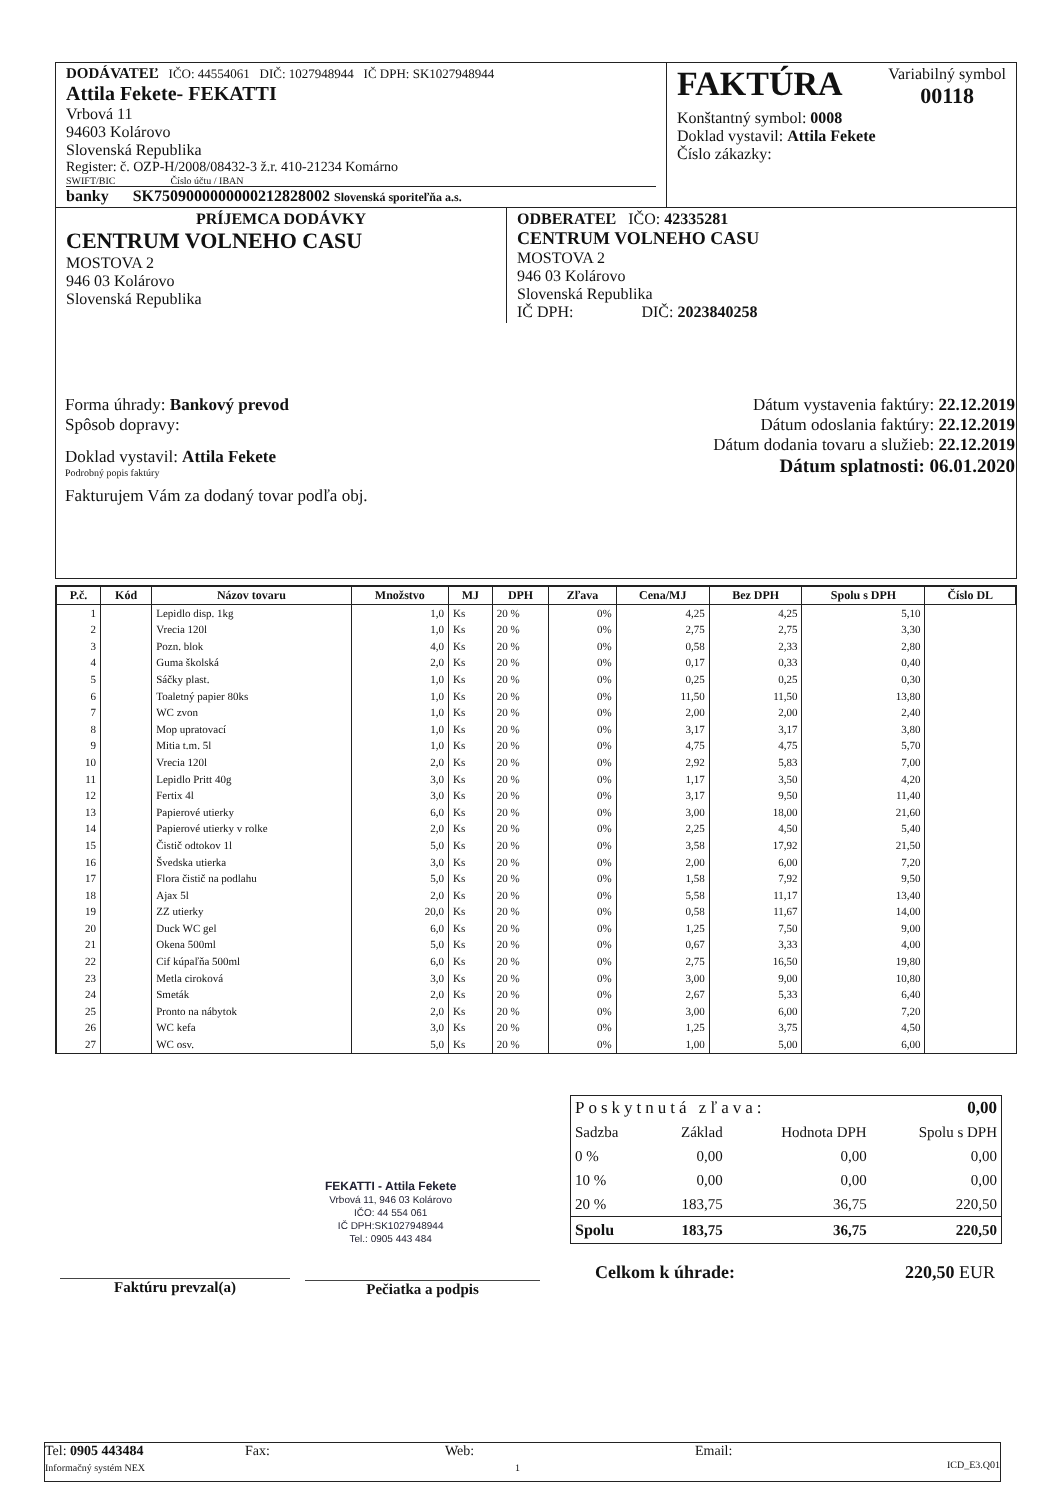DODÁVATEĽ IČO: 44554061 DIČ: 1027948944 IČ DPH: SK1027948944
Attila Fekete- FEKATTI
Vrbová 11
94603 Kolárovo
Slovenská Republika
Register: č. OZP-H/2008/08432-3 ž.r. 410-21234 Komárno
SWIFT/BIC Číslo účtu / IBAN
banky SK7509000000000212828002 Slovenská sporiteľňa a.s.
FAKTÚRA Variabilný symbol
00118
Konštantný symbol: 0008
Doklad vystavil: Attila Fekete
Číslo zákazky:
PRÍJEMCA DODÁVKY
CENTRUM VOLNEHO CASU
MOSTOVA 2
946 03 Kolárovo
Slovenská Republika
ODBERATEĽ IČO: 42335281
CENTRUM VOLNEHO CASU
MOSTOVA 2
946 03 Kolárovo
Slovenská Republika
IČ DPH: DIČ: 2023840258
Forma úhrady: Bankový prevod
Spôsob dopravy:
Doklad vystavil: Attila Fekete
Podrobný popis faktúry
Fakturujem Vám za dodaný tovar podľa obj.
Dátum vystavenia faktúry: 22.12.2019
Dátum odoslania faktúry: 22.12.2019
Dátum dodania tovaru a služieb: 22.12.2019
Dátum splatnosti: 06.01.2020
| P.č. | Kód | Názov tovaru | Množstvo | MJ | DPH | Zľava | Cena/MJ | Bez DPH | Spolu s DPH | Číslo DL |
| --- | --- | --- | --- | --- | --- | --- | --- | --- | --- | --- |
| 1 | | Lepidlo disp. 1kg | 1,0 | Ks | 20 % | 0% | 4,25 | 4,25 | 5,10 | |
| 2 | | Vrecia 120l | 1,0 | Ks | 20 % | 0% | 2,75 | 2,75 | 3,30 | |
| 3 | | Pozn. blok | 4,0 | Ks | 20 % | 0% | 0,58 | 2,33 | 2,80 | |
| 4 | | Guma školská | 2,0 | Ks | 20 % | 0% | 0,17 | 0,33 | 0,40 | |
| 5 | | Sáčky plast. | 1,0 | Ks | 20 % | 0% | 0,25 | 0,25 | 0,30 | |
| 6 | | Toaletný papier 80ks | 1,0 | Ks | 20 % | 0% | 11,50 | 11,50 | 13,80 | |
| 7 | | WC zvon | 1,0 | Ks | 20 % | 0% | 2,00 | 2,00 | 2,40 | |
| 8 | | Mop upratovací | 1,0 | Ks | 20 % | 0% | 3,17 | 3,17 | 3,80 | |
| 9 | | Mitia t.m. 5l | 1,0 | Ks | 20 % | 0% | 4,75 | 4,75 | 5,70 | |
| 10 | | Vrecia 120l | 2,0 | Ks | 20 % | 0% | 2,92 | 5,83 | 7,00 | |
| 11 | | Lepidlo Pritt 40g | 3,0 | Ks | 20 % | 0% | 1,17 | 3,50 | 4,20 | |
| 12 | | Fertix 4l | 3,0 | Ks | 20 % | 0% | 3,17 | 9,50 | 11,40 | |
| 13 | | Papierové utierky | 6,0 | Ks | 20 % | 0% | 3,00 | 18,00 | 21,60 | |
| 14 | | Papierové utierky v rolke | 2,0 | Ks | 20 % | 0% | 2,25 | 4,50 | 5,40 | |
| 15 | | Čistič odtokov 1l | 5,0 | Ks | 20 % | 0% | 3,58 | 17,92 | 21,50 | |
| 16 | | Švedska utierka | 3,0 | Ks | 20 % | 0% | 2,00 | 6,00 | 7,20 | |
| 17 | | Flora čistič na podlahu | 5,0 | Ks | 20 % | 0% | 1,58 | 7,92 | 9,50 | |
| 18 | | Ajax 5l | 2,0 | Ks | 20 % | 0% | 5,58 | 11,17 | 13,40 | |
| 19 | | ZZ utierky | 20,0 | Ks | 20 % | 0% | 0,58 | 11,67 | 14,00 | |
| 20 | | Duck WC gel | 6,0 | Ks | 20 % | 0% | 1,25 | 7,50 | 9,00 | |
| 21 | | Okena 500ml | 5,0 | Ks | 20 % | 0% | 0,67 | 3,33 | 4,00 | |
| 22 | | Cif kúpaľňa 500ml | 6,0 | Ks | 20 % | 0% | 2,75 | 16,50 | 19,80 | |
| 23 | | Metla ciroková | 3,0 | Ks | 20 % | 0% | 3,00 | 9,00 | 10,80 | |
| 24 | | Smeták | 2,0 | Ks | 20 % | 0% | 2,67 | 5,33 | 6,40 | |
| 25 | | Pronto na nábytok | 2,0 | Ks | 20 % | 0% | 3,00 | 6,00 | 7,20 | |
| 26 | | WC kefa | 3,0 | Ks | 20 % | 0% | 1,25 | 3,75 | 4,50 | |
| 27 | | WC osv. | 5,0 | Ks | 20 % | 0% | 1,00 | 5,00 | 6,00 | |
| Poskytnutá zľava: | | | 0,00 |
| Sadzba | Základ | Hodnota DPH | Spolu s DPH |
| 0 % | 0,00 | 0,00 | 0,00 |
| 10 % | 0,00 | 0,00 | 0,00 |
| 20 % | 183,75 | 36,75 | 220,50 |
| Spolu | 183,75 | 36,75 | 220,50 |
Celkom k úhrade: 220,50 EUR
FEKATTI - Attila Fekete
Vrbová 11, 946 03 Kolárovo
IČO: 44 554 061
IČ DPH:SK1027948944
Tel.: 0905 443 484
Faktúru prevzal(a) Pečiatka a podpis
Tel: 0905 443484
Informačný systém NEX
Fax: Web:
1
Email:
ICD_E3.Q01